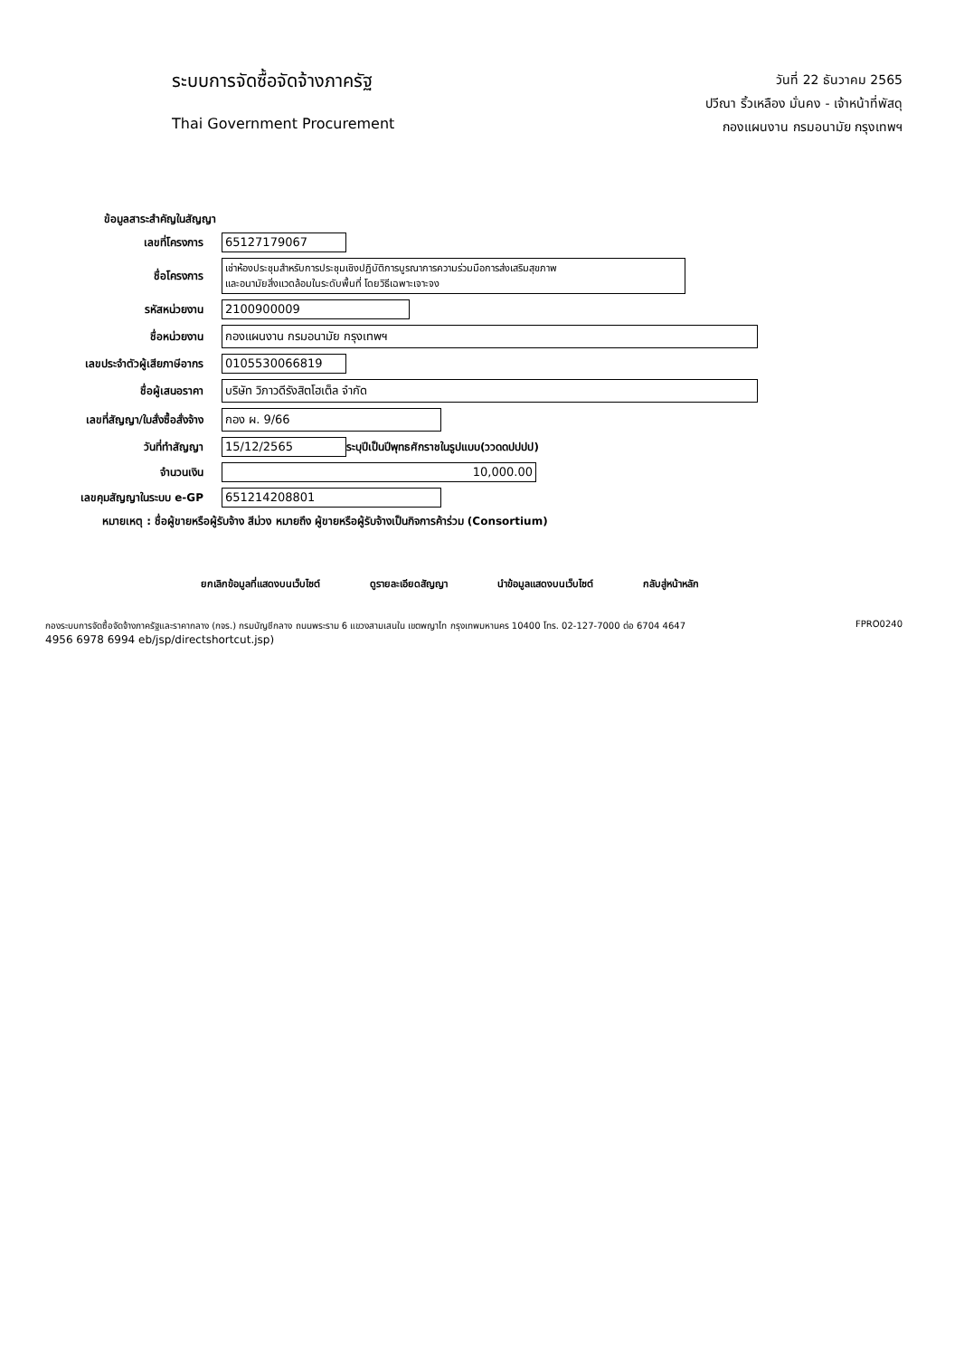ระบบการจัดซื้อจัดจ้างภาครัฐ
Thai Government Procurement
วันที่ 22 ธันวาคม 2565
ปวีณา ริ้วเหลือง มั่นคง - เจ้าหน้าที่พัสดุ
กองแผนงาน กรมอนามัย กรุงเทพฯ
ข้อมูลสาระสำคัญในสัญญา
เลขที่โครงการ 65127179067
ชื่อโครงการ
เช่าห้องประชุมสำหรับการประชุมเชิงปฏิบัติการบูรณาการความร่วมมือการส่งเสริมสุขภาพ
และอนามัยสิ่งแวดล้อมในระดับพื้นที่ โดยวิธีเฉพาะเจาะจง
รหัสหน่วยงาน 2100900009
ชื่อหน่วยงาน กองแผนงาน กรมอนามัย กรุงเทพฯ
เลขประจำตัวผู้เสียภาษีอากร 0105530066819
ชื่อผู้เสนอราคา บริษัท วิภาวดีรังสิตโฮเต็ล จำกัด
เลขที่สัญญา/ใบสั่งซื้อสั่งจ้าง กอง ผ. 9/66
วันที่ทำสัญญา 15/12/2565
ระบุปีเป็นปีพุทธศักราชในรูปแบบ(ววดดปปปป)
จำนวนเงิน 10,000.00
เลขคุมสัญญาในระบบ e-GP 651214208801
หมายเหตุ : ชื่อผู้ขายหรือผู้รับจ้าง สีม่วง หมายถึง ผู้ขายหรือผู้รับจ้างเป็นกิจการค้าร่วม (Consortium)
ยกเลิกข้อมูลที่แสดงบนเว็บไซต์ ดูรายละเอียดสัญญา นำข้อมูลแสดงบนเว็บไซต์ กลับสู่หน้าหลัก
กองระบบการจัดซื้อจัดจ้างภาครัฐและราคากลาง (กจร.) กรมบัญชีกลาง ถนนพระราม 6 แขวงสามเสนใน เขตพญาไท กรุงเทพมหานคร 10400 โทร. 02-127-7000 ต่อ 6704 4647
4956 6978 6994 eb/jsp/directshortcut.jsp)
FPRO0240